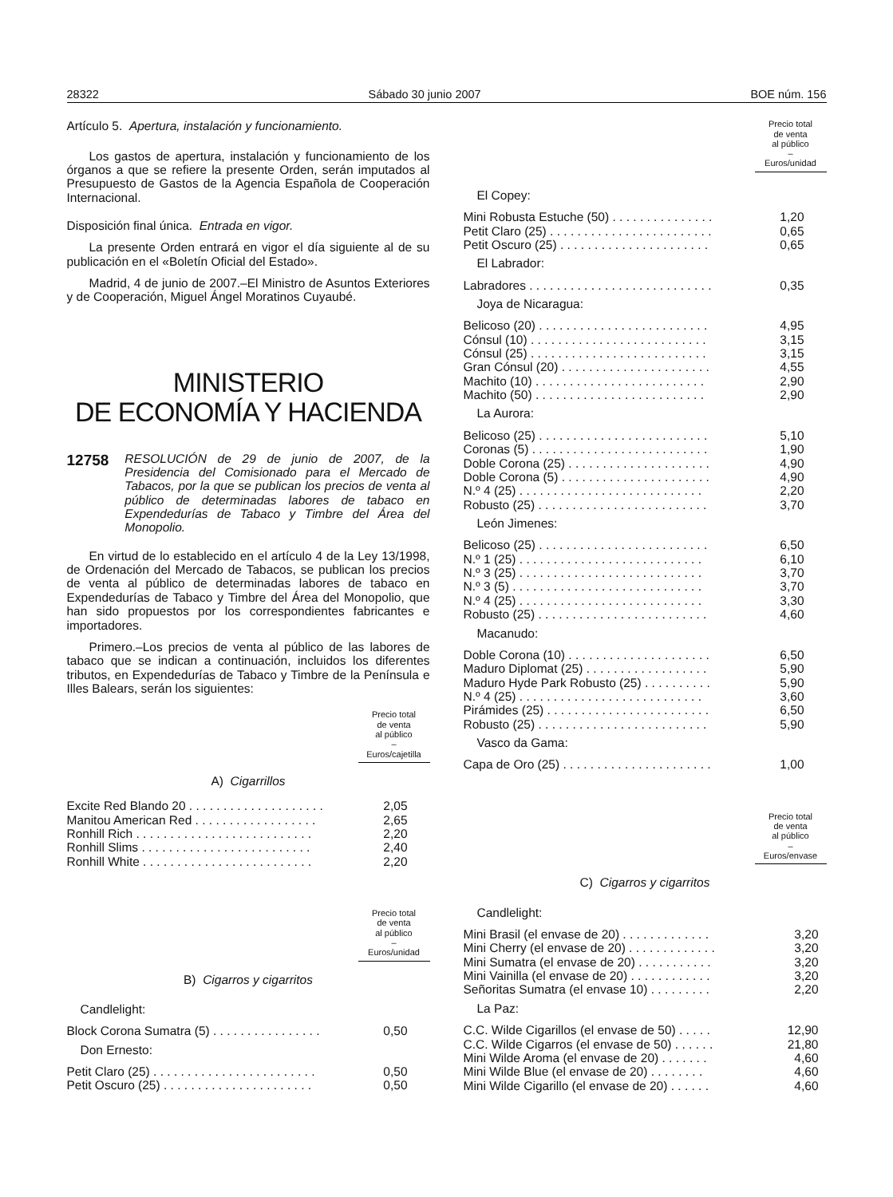28322 Sábado 30 junio 2007 BOE núm. 156
Artículo 5. Apertura, instalación y funcionamiento.
Los gastos de apertura, instalación y funcionamiento de los órganos a que se refiere la presente Orden, serán imputados al Presupuesto de Gastos de la Agencia Española de Cooperación Internacional.
Disposición final única. Entrada en vigor.
La presente Orden entrará en vigor el día siguiente al de su publicación en el «Boletín Oficial del Estado».
Madrid, 4 de junio de 2007.–El Ministro de Asuntos Exteriores y de Cooperación, Miguel Ángel Moratinos Cuyaubé.
MINISTERIO
DE ECONOMÍA Y HACIENDA
12758 RESOLUCIÓN de 29 de junio de 2007, de la Presidencia del Comisionado para el Mercado de Tabacos, por la que se publican los precios de venta al público de determinadas labores de tabaco en Expendedurías de Tabaco y Timbre del Área del Monopolio.
En virtud de lo establecido en el artículo 4 de la Ley 13/1998, de Ordenación del Mercado de Tabacos, se publican los precios de venta al público de determinadas labores de tabaco en Expendedurías de Tabaco y Timbre del Área del Monopolio, que han sido propuestos por los correspondientes fabricantes e importadores.
Primero.–Los precios de venta al público de las labores de tabaco que se indican a continuación, incluidos los diferentes tributos, en Expendedurías de Tabaco y Timbre de la Península e Illes Balears, serán los siguientes:
Precio total
de venta
al público
–
Euros/cajetilla
A) Cigarrillos
| Excite Red Blando 20 . . . . . . . . . . . . . . . . . . . . | 2,05 |
| Manitou American Red . . . . . . . . . . . . . . . . . . | 2,65 |
| Ronhill Rich . . . . . . . . . . . . . . . . . . . . . . . . . . | 2,20 |
| Ronhill Slims . . . . . . . . . . . . . . . . . . . . . . . . . | 2,40 |
| Ronhill White . . . . . . . . . . . . . . . . . . . . . . . . . | 2,20 |
Precio total
de venta
al público
–
Euros/unidad
B) Cigarros y cigarritos
| Candlelight: | |
| Block Corona Sumatra (5) . . . . . . . . . . . . . . . . | 0,50 |
| Don Ernesto: | |
| Petit Claro (25) . . . . . . . . . . . . . . . . . . . . . . . . | 0,50 |
| Petit Oscuro (25) . . . . . . . . . . . . . . . . . . . . . . | 0,50 |
Precio total
de venta
al público
–
Euros/unidad
| El Copey: | |
| Mini Robusta Estuche (50) . . . . . . . . . . . . . . . | 1,20 |
| Petit Claro (25) . . . . . . . . . . . . . . . . . . . . . . . . | 0,65 |
| Petit Oscuro (25) . . . . . . . . . . . . . . . . . . . . . . | 0,65 |
| El Labrador: | |
| Labradores . . . . . . . . . . . . . . . . . . . . . . . . . . . | 0,35 |
| Joya de Nicaragua: | |
| Belicoso (20) . . . . . . . . . . . . . . . . . . . . . . . . . | 4,95 |
| Cónsul (10) . . . . . . . . . . . . . . . . . . . . . . . . . . | 3,15 |
| Cónsul (25) . . . . . . . . . . . . . . . . . . . . . . . . . . | 3,15 |
| Gran Cónsul (20) . . . . . . . . . . . . . . . . . . . . . . | 4,55 |
| Machito (10) . . . . . . . . . . . . . . . . . . . . . . . . . | 2,90 |
| Machito (50) . . . . . . . . . . . . . . . . . . . . . . . . . | 2,90 |
| La Aurora: | |
| Belicoso (25) . . . . . . . . . . . . . . . . . . . . . . . . . | 5,10 |
| Coronas (5) . . . . . . . . . . . . . . . . . . . . . . . . . . | 1,90 |
| Doble Corona (25) . . . . . . . . . . . . . . . . . . . . . | 4,90 |
| Doble Corona (5) . . . . . . . . . . . . . . . . . . . . . . | 4,90 |
| N.º 4 (25) . . . . . . . . . . . . . . . . . . . . . . . . . . . | 2,20 |
| Robusto (25) . . . . . . . . . . . . . . . . . . . . . . . . . | 3,70 |
| León Jimenes: | |
| Belicoso (25) . . . . . . . . . . . . . . . . . . . . . . . . . | 6,50 |
| N.º 1 (25) . . . . . . . . . . . . . . . . . . . . . . . . . . . | 6,10 |
| N.º 3 (25) . . . . . . . . . . . . . . . . . . . . . . . . . . . | 3,70 |
| N.º 3 (5) . . . . . . . . . . . . . . . . . . . . . . . . . . . . | 3,70 |
| N.º 4 (25) . . . . . . . . . . . . . . . . . . . . . . . . . . . | 3,30 |
| Robusto (25) . . . . . . . . . . . . . . . . . . . . . . . . . | 4,60 |
| Macanudo: | |
| Doble Corona (10) . . . . . . . . . . . . . . . . . . . . . | 6,50 |
| Maduro Diplomat (25) . . . . . . . . . . . . . . . . . . | 5,90 |
| Maduro Hyde Park Robusto (25) . . . . . . . . . . | 5,90 |
| N.º 4 (25) . . . . . . . . . . . . . . . . . . . . . . . . . . . | 3,60 |
| Pirámides (25) . . . . . . . . . . . . . . . . . . . . . . . . | 6,50 |
| Robusto (25) . . . . . . . . . . . . . . . . . . . . . . . . . | 5,90 |
| Vasco da Gama: | |
| Capa de Oro (25) . . . . . . . . . . . . . . . . . . . . . . | 1,00 |
Precio total
de venta
al público
–
Euros/envase
C) Cigarros y cigarritos
| Candlelight: | |
| Mini Brasil (el envase de 20) . . . . . . . . . . . . . | 3,20 |
| Mini Cherry (el envase de 20) . . . . . . . . . . . . . | 3,20 |
| Mini Sumatra (el envase de 20) . . . . . . . . . . . | 3,20 |
| Mini Vainilla (el envase de 20) . . . . . . . . . . . . | 3,20 |
| Señoritas Sumatra (el envase 10) . . . . . . . . . | 2,20 |
| La Paz: | |
| C.C. Wilde Cigarillos (el envase de 50) . . . . . | 12,90 |
| C.C. Wilde Cigarros (el envase de 50) . . . . . . | 21,80 |
| Mini Wilde Aroma (el envase de 20) . . . . . . . | 4,60 |
| Mini Wilde Blue (el envase de 20) . . . . . . . . | 4,60 |
| Mini Wilde Cigarillo (el envase de 20) . . . . . . | 4,60 |